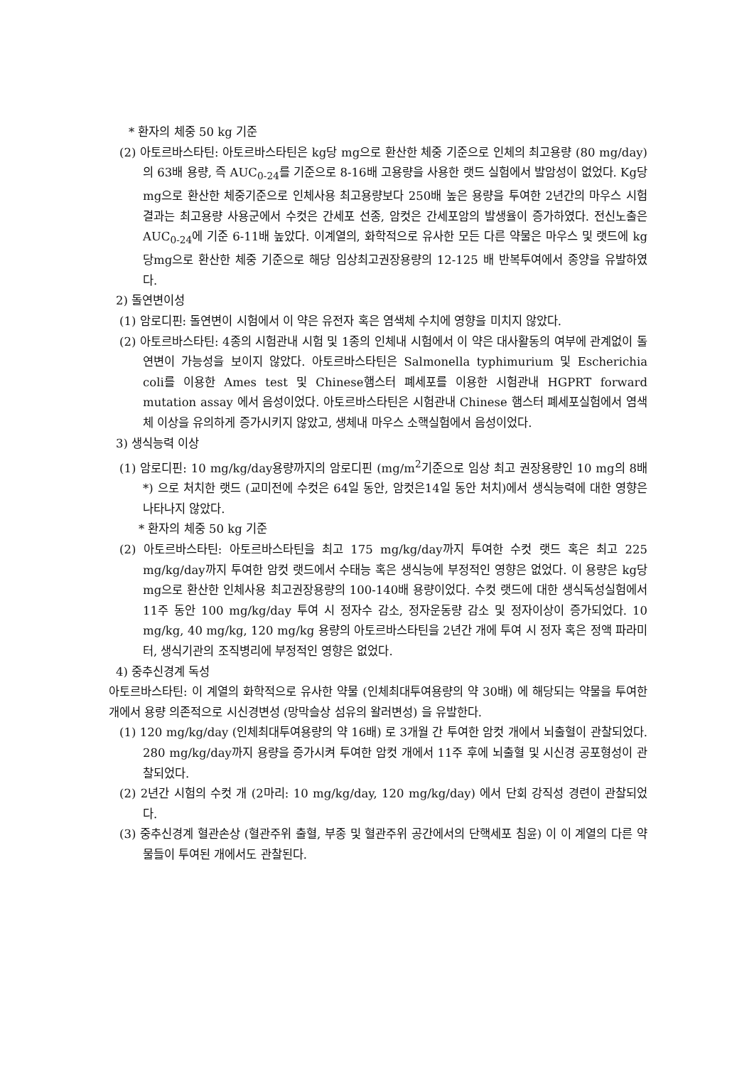* 환자의 체중 50 kg 기준
(2) 아토르바스타틴: 아토르바스타틴은 kg당 mg으로 환산한 체중 기준으로 인체의 최고용량 (80 mg/day) 의 63배 용량, 즉 AUC<sub>0-24</sub>를 기준으로 8-16배 고용량을 사용한 랫드 실험에서 발암성이 없었다. Kg당 mg으로 환산한 체중기준으로 인체사용 최고용량보다 250배 높은 용량을 투여한 2년간의 마우스 시험 결과는 최고용량 사용군에서 수컷은 간세포 선종, 암컷은 간세포암의 발생율이 증가하였다. 전신노출은 AUC<sub>0-24</sub>에 기준 6-11배 높았다. 이계열의, 화학적으로 유사한 모든 다른 약물은 마우스 및 랫드에 kg당mg으로 환산한 체중 기준으로 해당 임상최고권장용량의 12-125 배 반복투여에서 종양을 유발하였다.
2) 돌연변이성
(1) 암로디핀: 돌연변이 시험에서 이 약은 유전자 혹은 염색체 수치에 영향을 미치지 않았다.
(2) 아토르바스타틴: 4종의 시험관내 시험 및 1종의 인체내 시험에서 이 약은 대사활동의 여부에 관계없이 돌연변이 가능성을 보이지 않았다. 아토르바스타틴은 Salmonella typhimurium 및 Escherichia coli를 이용한 Ames test 및 Chinese햄스터 폐세포를 이용한 시험관내 HGPRT forward mutation assay 에서 음성이었다. 아토르바스타틴은 시험관내 Chinese 햄스터 폐세포실험에서 염색체 이상을 유의하게 증가시키지 않았고, 생체내 마우스 소핵실험에서 음성이었다.
3) 생식능력 이상
(1) 암로디핀: 10 mg/kg/day용량까지의 암로디핀 (mg/m<sup>2</sup>기준으로 임상 최고 권장용량인 10 mg의 8배*) 으로 처치한 랫드 (교미전에 수컷은 64일 동안, 암컷은14일 동안 처치)에서 생식능력에 대한 영향은 나타나지 않았다.
* 환자의 체중 50 kg 기준
(2) 아토르바스타틴: 아토르바스타틴을 최고 175 mg/kg/day까지 투여한 수컷 랫드 혹은 최고 225 mg/kg/day까지 투여한 암컷 랫드에서 수태능 혹은 생식능에 부정적인 영향은 없었다. 이 용량은 kg당 mg으로 환산한 인체사용 최고권장용량의 100-140배 용량이었다. 수컷 랫드에 대한 생식독성실험에서 11주 동안 100 mg/kg/day 투여 시 정자수 감소, 정자운동량 감소 및 정자이상이 증가되었다. 10 mg/kg, 40 mg/kg, 120 mg/kg 용량의 아토르바스타틴을 2년간 개에 투여 시 정자 혹은 정액 파라미터, 생식기관의 조직병리에 부정적인 영향은 없었다.
4) 중추신경계 독성
아토르바스타틴: 이 계열의 화학적으로 유사한 약물 (인체최대투여용량의 약 30배) 에 해당되는 약물을 투여한 개에서 용량 의존적으로 시신경변성 (망막슬상 섬유의 왈러변성) 을 유발한다.
(1) 120 mg/kg/day (인체최대투여용량의 약 16배) 로 3개월 간 투여한 암컷 개에서 뇌출혈이 관찰되었다. 280 mg/kg/day까지 용량을 증가시켜 투여한 암컷 개에서 11주 후에 뇌출혈 및 시신경 공포형성이 관찰되었다.
(2) 2년간 시험의 수컷 개 (2마리: 10 mg/kg/day, 120 mg/kg/day) 에서 단회 강직성 경련이 관찰되었다.
(3) 중추신경계 혈관손상 (혈관주위 출혈, 부종 및 혈관주위 공간에서의 단핵세포 침윤) 이 이 계열의 다른 약물들이 투여된 개에서도 관찰된다.